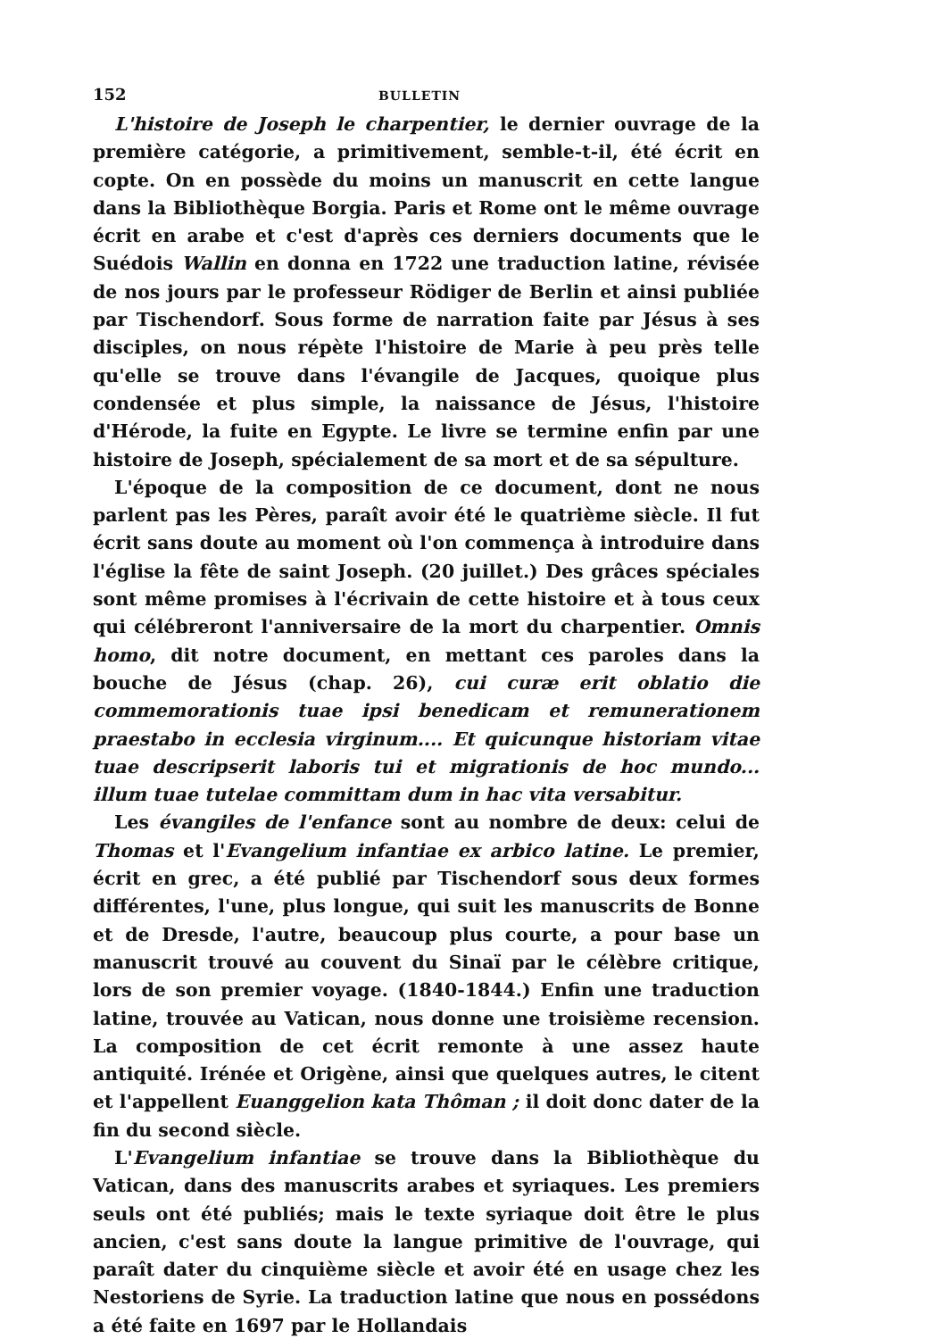152 BULLETIN
L'histoire de Joseph le charpentier, le dernier ouvrage de la première catégorie, a primitivement, semble-t-il, été écrit en copte. On en possède du moins un manuscrit en cette langue dans la Bibliothèque Borgia. Paris et Rome ont le même ouvrage écrit en arabe et c'est d'après ces derniers documents que le Suédois Wallin en donna en 1722 une traduction latine, révisée de nos jours par le professeur Rödiger de Berlin et ainsi publiée par Tischendorf. Sous forme de narration faite par Jésus à ses disciples, on nous répète l'histoire de Marie à peu près telle qu'elle se trouve dans l'évangile de Jacques, quoique plus condensée et plus simple, la naissance de Jésus, l'histoire d'Hérode, la fuite en Egypte. Le livre se termine enfin par une histoire de Joseph, spécialement de sa mort et de sa sépulture.
L'époque de la composition de ce document, dont ne nous parlent pas les Pères, paraît avoir été le quatrième siècle. Il fut écrit sans doute au moment où l'on commença à introduire dans l'église la fête de saint Joseph. (20 juillet.) Des grâces spéciales sont même promises à l'écrivain de cette histoire et à tous ceux qui célébreront l'anniversaire de la mort du charpentier. Omnis homo, dit notre document, en mettant ces paroles dans la bouche de Jésus (chap. 26), cui curæ erit oblatio die commemorationis tuae ipsi benedicam et remunerationem praestabo in ecclesia virginum.... Et quicunque historiam vitae tuae descripserit laboris tui et migrationis de hoc mundo... illum tuae tutelae committam dum in hac vita versabitur.
Les évangiles de l'enfance sont au nombre de deux: celui de Thomas et l'Evangelium infantiae ex arbico latine. Le premier, écrit en grec, a été publié par Tischendorf sous deux formes différentes, l'une, plus longue, qui suit les manuscrits de Bonne et de Dresde, l'autre, beaucoup plus courte, a pour base un manuscrit trouvé au couvent du Sinaï par le célèbre critique, lors de son premier voyage. (1840-1844.) Enfin une traduction latine, trouvée au Vatican, nous donne une troisième recension. La composition de cet écrit remonte à une assez haute antiquité. Irénée et Origène, ainsi que quelques autres, le citent et l'appellent Euanggelion kata Thôman ; il doit donc dater de la fin du second siècle.
L'Evangelium infantiae se trouve dans la Bibliothèque du Vatican, dans des manuscrits arabes et syriaques. Les premiers seuls ont été publiés; mais le texte syriaque doit être le plus ancien, c'est sans doute la langue primitive de l'ouvrage, qui paraît dater du cinquième siècle et avoir été en usage chez les Nestoriens de Syrie. La traduction latine que nous en possédons a été faite en 1697 par le Hollandais